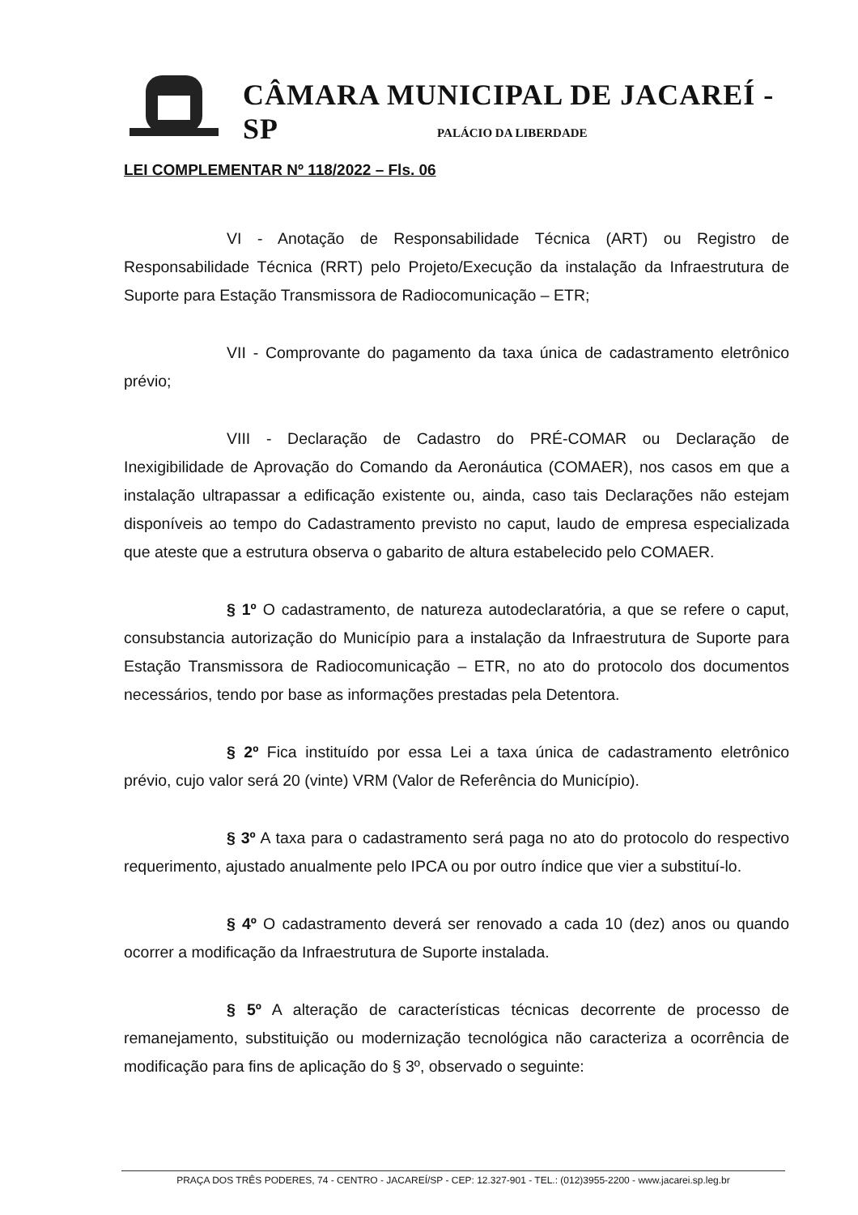CÂMARA MUNICIPAL DE JACAREÍ - SP
PALÁCIO DA LIBERDADE
LEI COMPLEMENTAR Nº 118/2022 – Fls. 06
VI - Anotação de Responsabilidade Técnica (ART) ou Registro de Responsabilidade Técnica (RRT) pelo Projeto/Execução da instalação da Infraestrutura de Suporte para Estação Transmissora de Radiocomunicação – ETR;
VII - Comprovante do pagamento da taxa única de cadastramento eletrônico prévio;
VIII - Declaração de Cadastro do PRÉ-COMAR ou Declaração de Inexigibilidade de Aprovação do Comando da Aeronáutica (COMAER), nos casos em que a instalação ultrapassar a edificação existente ou, ainda, caso tais Declarações não estejam disponíveis ao tempo do Cadastramento previsto no caput, laudo de empresa especializada que ateste que a estrutura observa o gabarito de altura estabelecido pelo COMAER.
§ 1º O cadastramento, de natureza autodeclaratória, a que se refere o caput, consubstancia autorização do Município para a instalação da Infraestrutura de Suporte para Estação Transmissora de Radiocomunicação – ETR, no ato do protocolo dos documentos necessários, tendo por base as informações prestadas pela Detentora.
§ 2º Fica instituído por essa Lei a taxa única de cadastramento eletrônico prévio, cujo valor será 20 (vinte) VRM (Valor de Referência do Município).
§ 3º A taxa para o cadastramento será paga no ato do protocolo do respectivo requerimento, ajustado anualmente pelo IPCA ou por outro índice que vier a substituí-lo.
§ 4º O cadastramento deverá ser renovado a cada 10 (dez) anos ou quando ocorrer a modificação da Infraestrutura de Suporte instalada.
§ 5º A alteração de características técnicas decorrente de processo de remanejamento, substituição ou modernização tecnológica não caracteriza a ocorrência de modificação para fins de aplicação do § 3º, observado o seguinte:
PRAÇA DOS TRÊS PODERES, 74 - CENTRO - JACAREÍ/SP - CEP: 12.327-901 - TEL.: (012)3955-2200 - www.jacarei.sp.leg.br